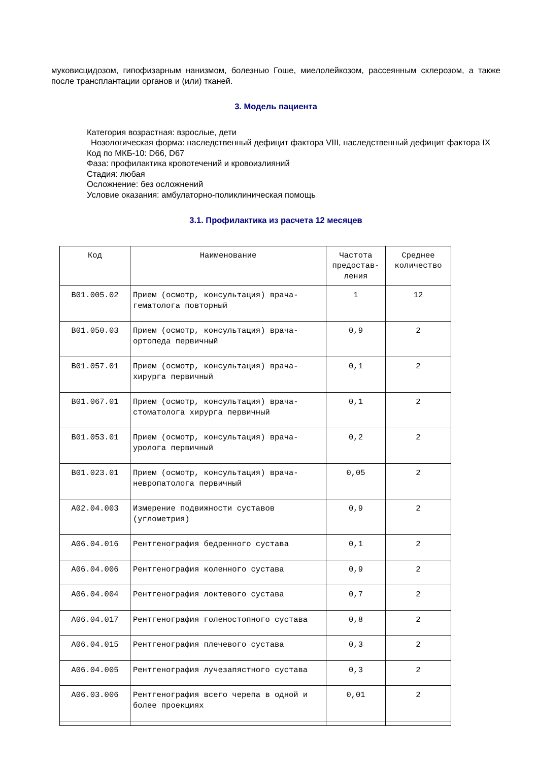муковисцидозом, гипофизарным нанизмом, болезнью Гоше, миелолейкозом, рассеянным склерозом, а также после трансплантации органов и (или) тканей.
3. Модель пациента
Категория возрастная: взрослые, дети
Нозологическая форма: наследственный дефицит фактора VIII, наследственный дефицит фактора IX
Код по МКБ-10: D66, D67
Фаза: профилактика кровотечений и кровоизлияний
Стадия: любая
Осложнение: без осложнений
Условие оказания: амбулаторно-поликлиническая помощь
3.1. Профилактика из расчета 12 месяцев
| Код | Наименование | Частота предостав- ления | Среднее количество |
| --- | --- | --- | --- |
| B01.005.02 | Прием (осмотр, консультация) врача-гематолога повторный | 1 | 12 |
| B01.050.03 | Прием (осмотр, консультация) врача-ортопеда первичный | 0,9 | 2 |
| B01.057.01 | Прием (осмотр, консультация) врача-хирурга первичный | 0,1 | 2 |
| B01.067.01 | Прием (осмотр, консультация) врача-стоматолога хирурга первичный | 0,1 | 2 |
| B01.053.01 | Прием (осмотр, консультация) врача-уролога первичный | 0,2 | 2 |
| B01.023.01 | Прием (осмотр, консультация) врача-невропатолога первичный | 0,05 | 2 |
| A02.04.003 | Измерение подвижности суставов (углометрия) | 0,9 | 2 |
| A06.04.016 | Рентгенография бедренного сустава | 0,1 | 2 |
| A06.04.006 | Рентгенография коленного сустава | 0,9 | 2 |
| A06.04.004 | Рентгенография локтевого сустава | 0,7 | 2 |
| A06.04.017 | Рентгенография голеностопного сустава | 0,8 | 2 |
| A06.04.015 | Рентгенография плечевого сустава | 0,3 | 2 |
| A06.04.005 | Рентгенография лучезапястного сустава | 0,3 | 2 |
| A06.03.006 | Рентгенография всего черепа в одной и более проекциях | 0,01 | 2 |